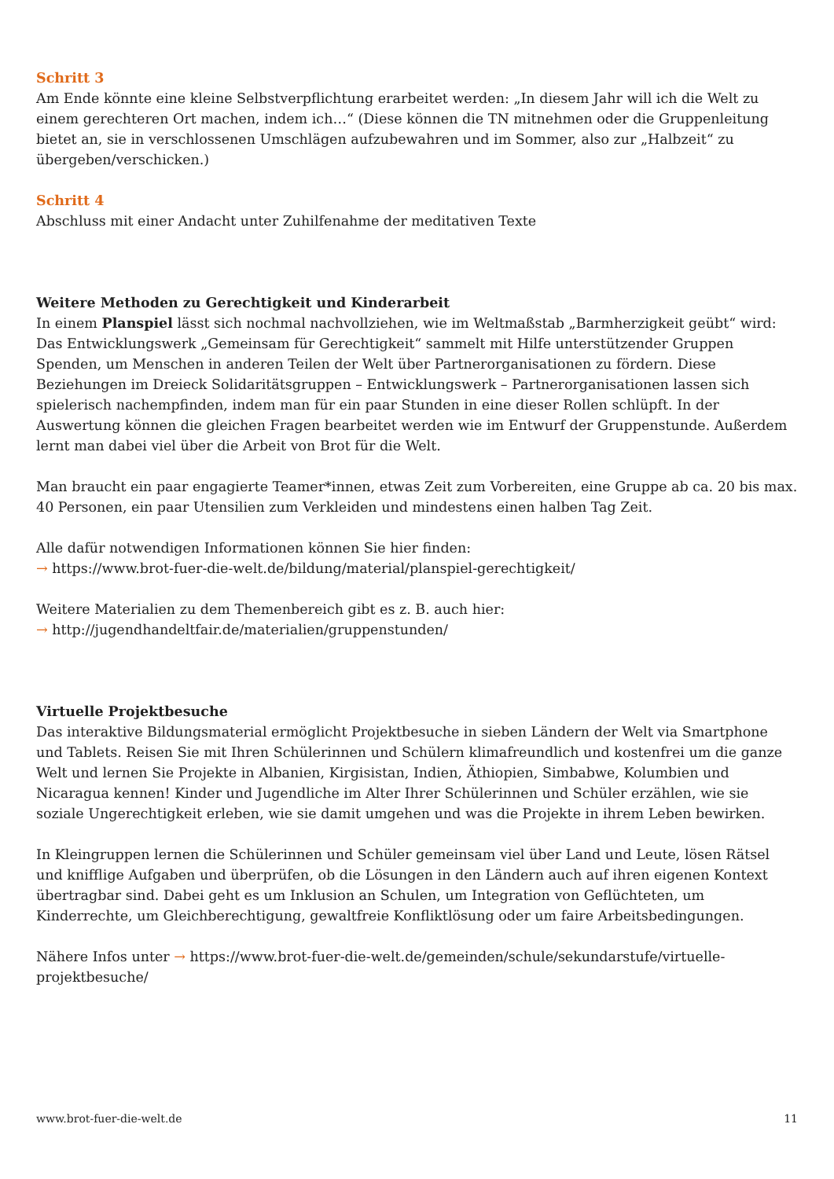Schritt 3
Am Ende könnte eine kleine Selbstverpflichtung erarbeitet werden: „In diesem Jahr will ich die Welt zu einem gerechteren Ort machen, indem ich…“ (Diese können die TN mitnehmen oder die Gruppenleitung bietet an, sie in verschlossenen Umschlägen aufzubewahren und im Sommer, also zur „Halbzeit“ zu übergeben/verschicken.)
Schritt 4
Abschluss mit einer Andacht unter Zuhilfenahme der meditativen Texte
Weitere Methoden zu Gerechtigkeit und Kinderarbeit
In einem Planspiel lässt sich nochmal nachvollziehen, wie im Weltmaßstab „Barmherzigkeit geübt“ wird: Das Entwicklungswerk „Gemeinsam für Gerechtigkeit“ sammelt mit Hilfe unterstützender Gruppen Spenden, um Menschen in anderen Teilen der Welt über Partnerorganisationen zu fördern. Diese Beziehungen im Dreieck Solidaritätsgruppen – Entwicklungswerk – Partnerorganisationen lassen sich spielerisch nachempfinden, indem man für ein paar Stunden in eine dieser Rollen schlüpft. In der Auswertung können die gleichen Fragen bearbeitet werden wie im Entwurf der Gruppenstunde. Außerdem lernt man dabei viel über die Arbeit von Brot für die Welt.
Man braucht ein paar engagierte Teamer*innen, etwas Zeit zum Vorbereiten, eine Gruppe ab ca. 20 bis max. 40 Personen, ein paar Utensilien zum Verkleiden und mindestens einen halben Tag Zeit.
Alle dafür notwendigen Informationen können Sie hier finden:
→ https://www.brot-fuer-die-welt.de/bildung/material/planspiel-gerechtigkeit/
Weitere Materialien zu dem Themenbereich gibt es z. B. auch hier:
→ http://jugendhandeltfair.de/materialien/gruppenstunden/
Virtuelle Projektbesuche
Das interaktive Bildungsmaterial ermöglicht Projektbesuche in sieben Ländern der Welt via Smartphone und Tablets. Reisen Sie mit Ihren Schülerinnen und Schülern klimafreundlich und kostenfrei um die ganze Welt und lernen Sie Projekte in Albanien, Kirgisistan, Indien, Äthiopien, Simbabwe, Kolumbien und Nicaragua kennen! Kinder und Jugendliche im Alter Ihrer Schülerinnen und Schüler erzählen, wie sie soziale Ungerechtigkeit erleben, wie sie damit umgehen und was die Projekte in ihrem Leben bewirken.
In Kleingruppen lernen die Schülerinnen und Schüler gemeinsam viel über Land und Leute, lösen Rätsel und knifflige Aufgaben und überprüfen, ob die Lösungen in den Ländern auch auf ihren eigenen Kontext übertragbar sind. Dabei geht es um Inklusion an Schulen, um Integration von Geflüchteten, um Kinderrechte, um Gleichberechtigung, gewaltfreie Konfliktlösung oder um faire Arbeitsbedingungen.
Nähere Infos unter → https://www.brot-fuer-die-welt.de/gemeinden/schule/sekundarstufe/virtuelle-projektbesuche/
www.brot-fuer-die-welt.de 11